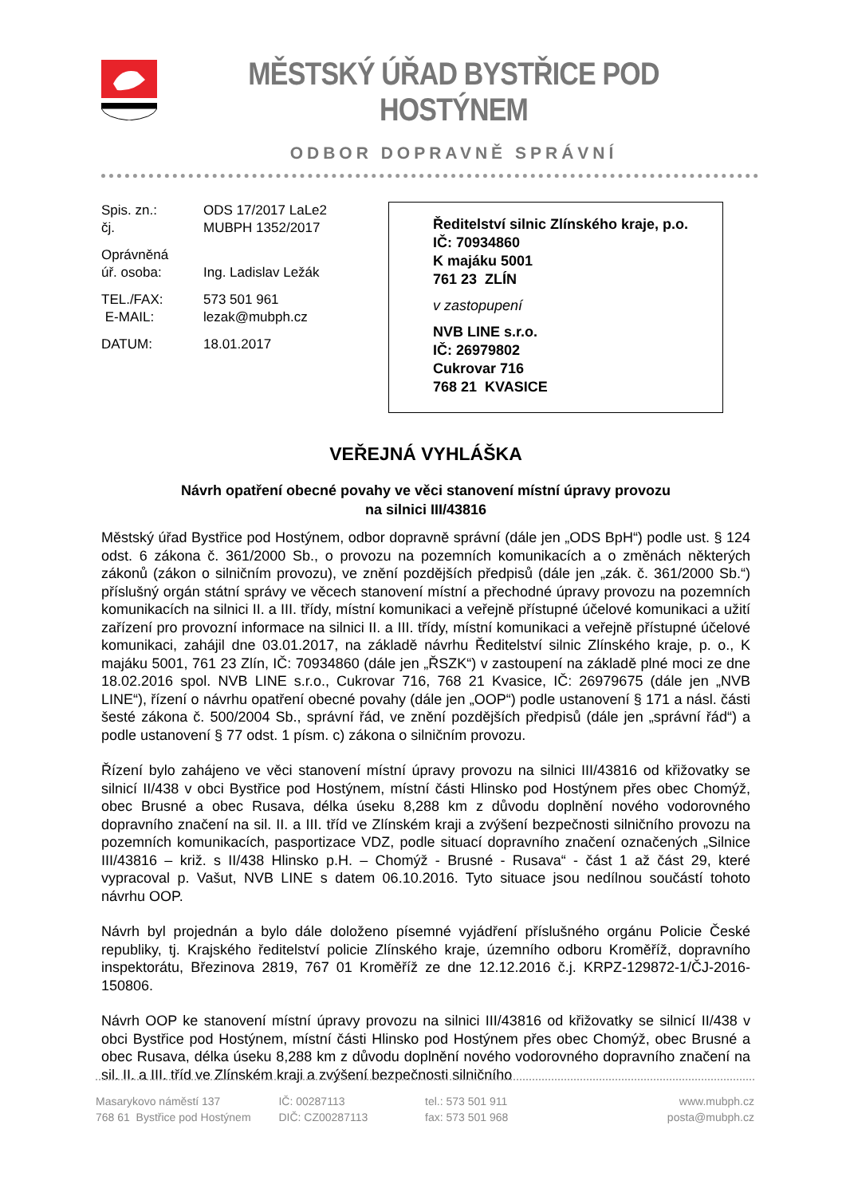MĚSTSKÝ ÚŘAD BYSTŘICE POD HOSTÝNEM
ODBOR DOPRAVNĚ SPRÁVNÍ
| Spis. zn.: | ODS 17/2017 LaLe2 |
| čj. | MUBPH 1352/2017 |
| Oprávněná úř. osoba: | Ing. Ladislav Ležák |
| TEL./FAX: E-MAIL: | 573 501 961 lezak@mubph.cz |
| DATUM: | 18.01.2017 |
Ředitelství silnic Zlínského kraje, p.o.
IČ: 70934860
K majáku 5001
761 23 ZLÍN
v zastopupení
NVB LINE s.r.o.
IČ: 26979802
Cukrovar 716
768 21 KVASICE
VEŘEJNÁ VYHLÁŠKA
Návrh opatření obecné povahy ve věci stanovení místní úpravy provozu
na silnici III/43816
Městský úřad Bystřice pod Hostýnem, odbor dopravně správní (dále jen „ODS BpH“) podle ust. § 124 odst. 6 zákona č. 361/2000 Sb., o provozu na pozemních komunikacích a o změnách některých zákonů (zákon o silničním provozu), ve znění pozdějších předpisů (dále jen „zák. č. 361/2000 Sb.“) příslušný orgán státní správy ve věcech stanovení místní a přechodné úpravy provozu na pozemních komunikacích na silnici II. a III. třídy, místní komunikaci a veřejně přístupné účelové komunikaci a užití zařízení pro provozní informace na silnici II. a III. třídy, místní komunikaci a veřejně přístupné účelové komunikaci, zahájil dne 03.01.2017, na základě návrhu Ředitelství silnic Zlínského kraje, p. o., K majáku 5001, 761 23 Zlín, IČ: 70934860 (dále jen „ŘSZK“) v zastoupení na základě plné moci ze dne 18.02.2016 spol. NVB LINE s.r.o., Cukrovar 716, 768 21 Kvasice, IČ: 26979675 (dále jen „NVB LINE“), řízení o návrhu opatření obecné povahy (dále jen „OOP“) podle ustanovení § 171 a násl. části šesté zákona č. 500/2004 Sb., správní řád, ve znění pozdějších předpisů (dále jen „správní řád“) a podle ustanovení § 77 odst. 1 písm. c) zákona o silničním provozu.
Řízení bylo zahájeno ve věci stanovení místní úpravy provozu na silnici III/43816 od křižovatky se silnicí II/438 v obci Bystřice pod Hostýnem, místní části Hlinsko pod Hostýnem přes obec Chomýž, obec Brusné a obec Rusava, délka úseku 8,288 km z důvodu doplnění nového vodorovného dopravního značení na sil. II. a III. tříd ve Zlínském kraji a zvýšení bezpečnosti silničního provozu na pozemních komunikacích, pasportizace VDZ, podle situací dopravního značení označených „Silnice III/43816 – križ. s II/438 Hlinsko p.H. – Chomýž - Brusné - Rusava“ - část 1 až část 29, které vypracoval p. Vašut, NVB LINE s datem 06.10.2016. Tyto situace jsou nedílnou součástí tohoto návrhu OOP.
Návrh byl projednán a bylo dále doloženo písemné vyjádření příslušného orgánu Policie České republiky, tj. Krajského ředitelství policie Zlínského kraje, územního odboru Kroměříž, dopravního inspektorátu, Březinova 2819, 767 01 Kroměříž ze dne 12.12.2016 č.j. KRPZ-129872-1/ČJ-2016-150806.
Návrh OOP ke stanovení místní úpravy provozu na silnici III/43816 od křižovatky se silnicí II/438 v obci Bystřice pod Hostýnem, místní části Hlinsko pod Hostýnem přes obec Chomýž, obec Brusné a obec Rusava, délka úseku 8,288 km z důvodu doplnění nového vodorovného dopravního značení na sil. II. a III. tříd ve Zlínském kraji a zvýšení bezpečnosti silničního
Masarykovo náměstí 137
768 61 Bystřice pod Hostýnem
IČ: 00287113
DIČ: CZ00287113
tel.: 573 501 911
fax: 573 501 968
www.mubph.cz
posta@mubph.cz